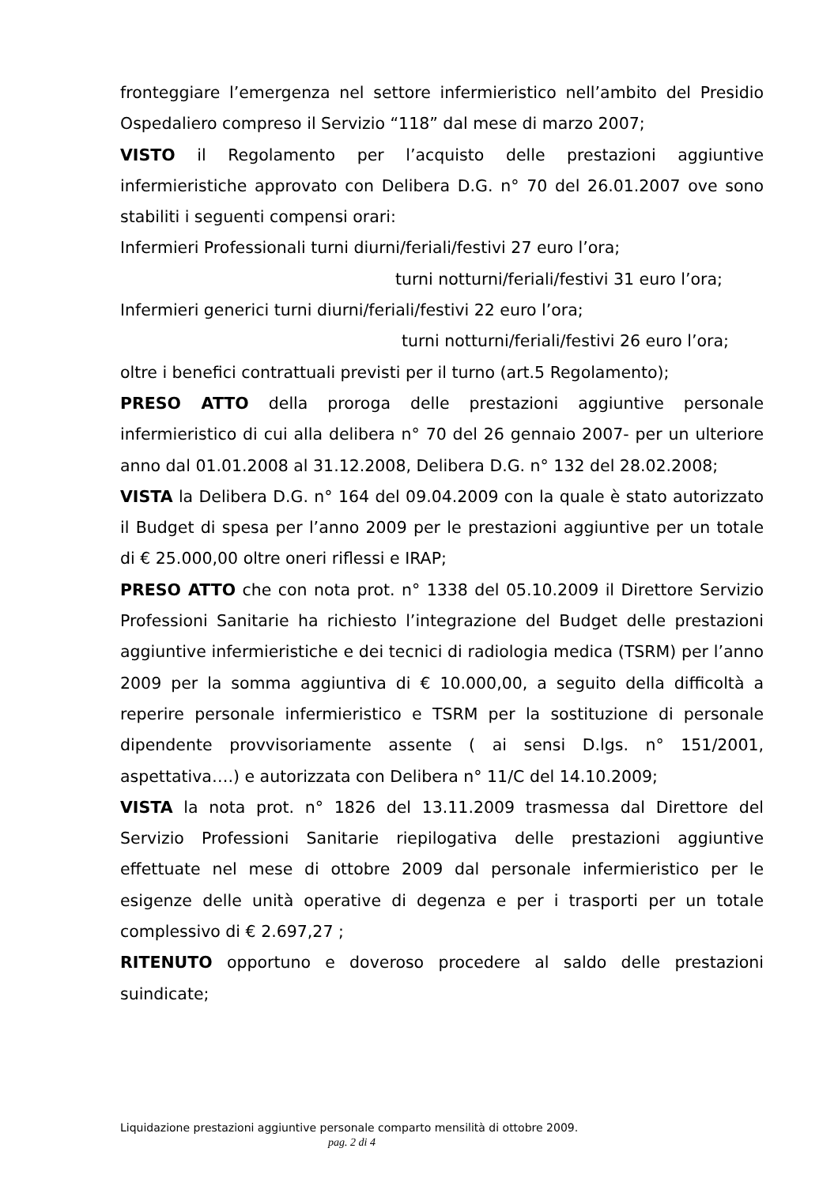fronteggiare l’emergenza nel settore infermieristico nell’ambito del Presidio Ospedaliero compreso il Servizio “118” dal mese di marzo 2007;
VISTO il Regolamento per l’acquisto delle prestazioni aggiuntive infermieristiche approvato con Delibera D.G. n° 70 del 26.01.2007 ove sono stabiliti i seguenti compensi orari:
Infermieri Professionali turni diurni/feriali/festivi 27 euro l’ora;
turni notturni/feriali/festivi 31 euro l’ora;
Infermieri generici turni diurni/feriali/festivi 22 euro l’ora;
turni notturni/feriali/festivi 26 euro l’ora;
oltre i benefici contrattuali previsti per il turno (art.5 Regolamento);
PRESO ATTO della proroga delle prestazioni aggiuntive personale infermieristico di cui alla delibera n° 70 del 26 gennaio 2007- per un ulteriore anno dal 01.01.2008 al 31.12.2008, Delibera D.G. n° 132 del 28.02.2008;
VISTA la Delibera D.G. n° 164 del 09.04.2009 con la quale è stato autorizzato il Budget di spesa per l’anno 2009 per le prestazioni aggiuntive per un totale di € 25.000,00 oltre oneri riflessi e IRAP;
PRESO ATTO che con nota prot. n° 1338 del 05.10.2009 il Direttore Servizio Professioni Sanitarie ha richiesto l’integrazione del Budget delle prestazioni aggiuntive infermieristiche e dei tecnici di radiologia medica (TSRM) per l’anno 2009 per la somma aggiuntiva di € 10.000,00, a seguito della difficoltà a reperire personale infermieristico e TSRM per la sostituzione di personale dipendente provvisoriamente assente ( ai sensi D.lgs. n° 151/2001, aspettativa….) e autorizzata con Delibera n° 11/C del 14.10.2009;
VISTA la nota prot. n° 1826 del 13.11.2009 trasmessa dal Direttore del Servizio Professioni Sanitarie riepilogativa delle prestazioni aggiuntive effettuate nel mese di ottobre 2009 dal personale infermieristico per le esigenze delle unità operative di degenza e per i trasporti per un totale complessivo di € 2.697,27 ;
RITENUTO opportuno e doveroso procedere al saldo delle prestazioni suindicate;
Liquidazione prestazioni aggiuntive personale comparto mensilità di ottobre 2009.
pag. 2 di 4